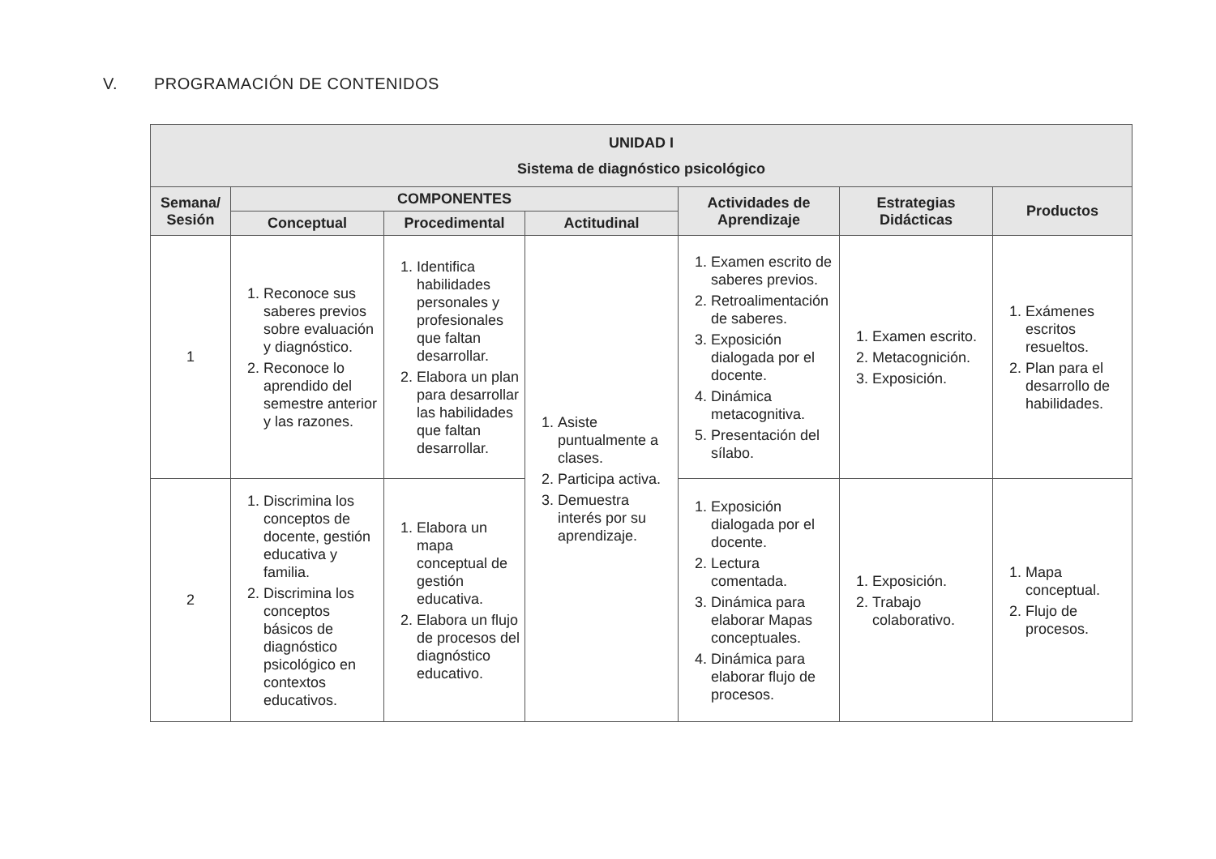V. PROGRAMACIÓN DE CONTENIDOS
| UNIDAD I Sistema de diagnóstico psicológico | | | | | | |
| --- | --- | --- | --- | --- | --- | --- |
| Semana/ Sesión | COMPONENTES | | | Actividades de Aprendizaje | Estrategias Didácticas | Productos |
| | Conceptual | Procedimental | Actitudinal | | | |
| 1 | 1. Reconoce sus saberes previos sobre evaluación y diagnóstico. 2. Reconoce lo aprendido del semestre anterior y las razones. | 1. Identifica habilidades personales y profesionales que faltan desarrollar. 2. Elabora un plan para desarrollar las habilidades que faltan desarrollar. | 1. Asiste puntualmente a clases. 2. Participa activa. 3. Demuestra interés por su aprendizaje. | 1. Examen escrito de saberes previos. 2. Retroalimentación de saberes. 3. Exposición dialogada por el docente. 4. Dinámica metacognitiva. 5. Presentación del sílabo. | 1. Examen escrito. 2. Metacognición. 3. Exposición. | 1. Exámenes escritos resueltos. 2. Plan para el desarrollo de habilidades. |
| 2 | 1. Discrimina los conceptos de docente, gestión educativa y familia. 2. Discrimina los conceptos básicos de diagnóstico psicológico en contextos educativos. | 1. Elabora un mapa conceptual de gestión educativa. 2. Elabora un flujo de procesos del diagnóstico educativo. | | 1. Exposición dialogada por el docente. 2. Lectura comentada. 3. Dinámica para elaborar Mapas conceptuales. 4. Dinámica para elaborar flujo de procesos. | 1. Exposición. 2. Trabajo colaborativo. | 1. Mapa conceptual. 2. Flujo de procesos. |